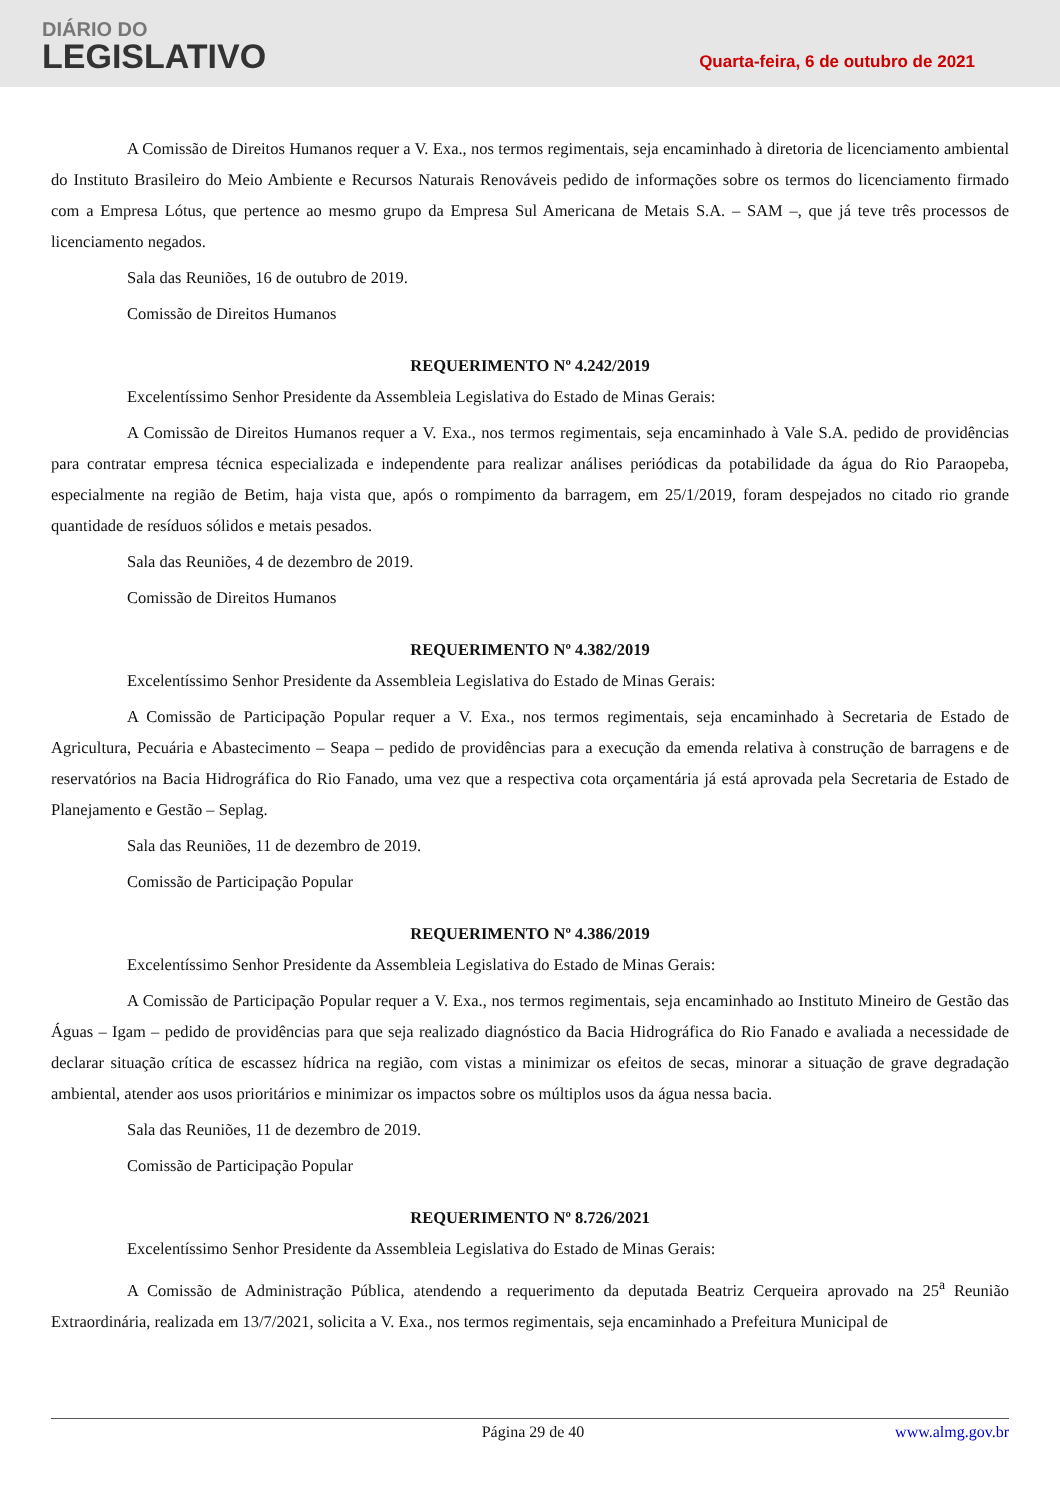DIÁRIO DO
LEGISLATIVO
Quarta-feira, 6 de outubro de 2021
A Comissão de Direitos Humanos requer a V. Exa., nos termos regimentais, seja encaminhado à diretoria de licenciamento ambiental do Instituto Brasileiro do Meio Ambiente e Recursos Naturais Renováveis pedido de informações sobre os termos do licenciamento firmado com a Empresa Lótus, que pertence ao mesmo grupo da Empresa Sul Americana de Metais S.A. – SAM –, que já teve três processos de licenciamento negados.
Sala das Reuniões, 16 de outubro de 2019.
Comissão de Direitos Humanos
REQUERIMENTO Nº 4.242/2019
Excelentíssimo Senhor Presidente da Assembleia Legislativa do Estado de Minas Gerais:
A Comissão de Direitos Humanos requer a V. Exa., nos termos regimentais, seja encaminhado à Vale S.A. pedido de providências para contratar empresa técnica especializada e independente para realizar análises periódicas da potabilidade da água do Rio Paraopeba, especialmente na região de Betim, haja vista que, após o rompimento da barragem, em 25/1/2019, foram despejados no citado rio grande quantidade de resíduos sólidos e metais pesados.
Sala das Reuniões, 4 de dezembro de 2019.
Comissão de Direitos Humanos
REQUERIMENTO Nº 4.382/2019
Excelentíssimo Senhor Presidente da Assembleia Legislativa do Estado de Minas Gerais:
A Comissão de Participação Popular requer a V. Exa., nos termos regimentais, seja encaminhado à Secretaria de Estado de Agricultura, Pecuária e Abastecimento – Seapa – pedido de providências para a execução da emenda relativa à construção de barragens e de reservatórios na Bacia Hidrográfica do Rio Fanado, uma vez que a respectiva cota orçamentária já está aprovada pela Secretaria de Estado de Planejamento e Gestão – Seplag.
Sala das Reuniões, 11 de dezembro de 2019.
Comissão de Participação Popular
REQUERIMENTO Nº 4.386/2019
Excelentíssimo Senhor Presidente da Assembleia Legislativa do Estado de Minas Gerais:
A Comissão de Participação Popular requer a V. Exa., nos termos regimentais, seja encaminhado ao Instituto Mineiro de Gestão das Águas – Igam – pedido de providências para que seja realizado diagnóstico da Bacia Hidrográfica do Rio Fanado e avaliada a necessidade de declarar situação crítica de escassez hídrica na região, com vistas a minimizar os efeitos de secas, minorar a situação de grave degradação ambiental, atender aos usos prioritários e minimizar os impactos sobre os múltiplos usos da água nessa bacia.
Sala das Reuniões, 11 de dezembro de 2019.
Comissão de Participação Popular
REQUERIMENTO Nº 8.726/2021
Excelentíssimo Senhor Presidente da Assembleia Legislativa do Estado de Minas Gerais:
A Comissão de Administração Pública, atendendo a requerimento da deputada Beatriz Cerqueira aprovado na 25<sup>a</sup> Reunião Extraordinária, realizada em 13/7/2021, solicita a V. Exa., nos termos regimentais, seja encaminhado a Prefeitura Municipal de
Página 29 de 40 www.almg.gov.br